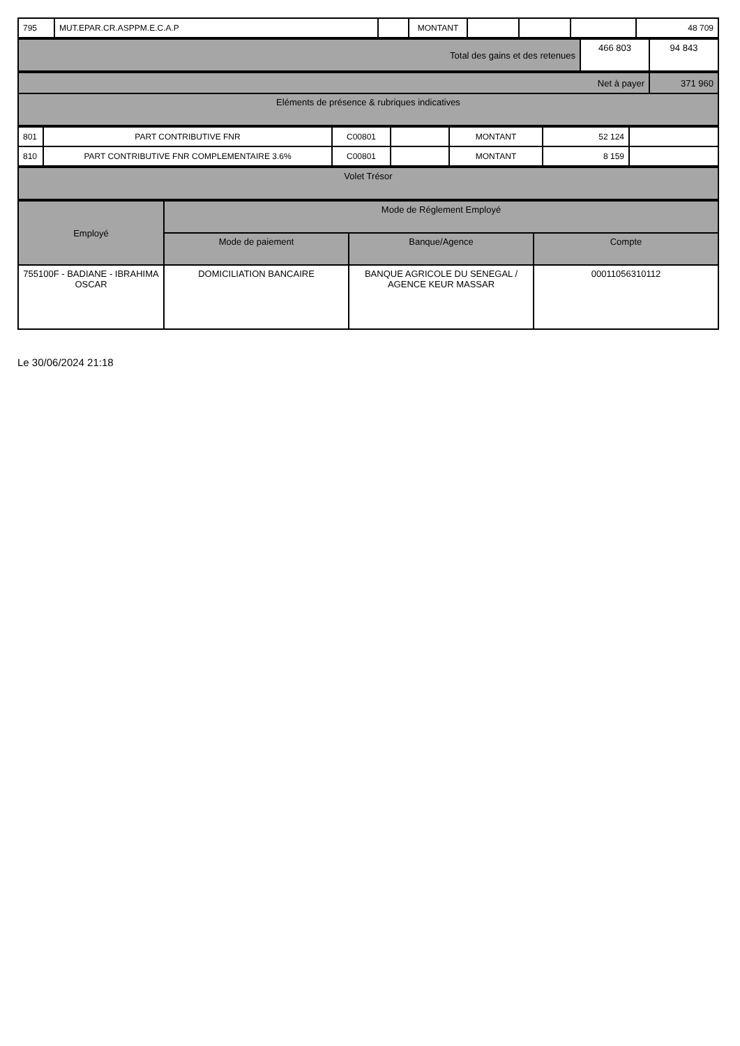| 795 | MUT.EPAR.CR.ASPPM.E.C.A.P | | MONTANT | | | | 48 709 |
| Total des gains et des retenues | 466 803 | 94 843 |
| Net à payer | 371 960 |
| Eléments de présence & rubriques indicatives | |
| 801 | PART CONTRIBUTIVE FNR | C00801 | | MONTANT | 52 124 | |
| 810 | PART CONTRIBUTIVE FNR COMPLEMENTAIRE 3.6% | C00801 | | MONTANT | 8 159 | |
| Volet Trésor |
| Employé | Mode de Réglement Employé | | |
| --- | --- | --- | --- |
| | Mode de paiement | Banque/Agence | Compte |
| 755100F - BADIANE - IBRAHIMA OSCAR | DOMICILIATION BANCAIRE | BANQUE AGRICOLE DU SENEGAL / AGENCE KEUR MASSAR | 00011056310112 |
Le 30/06/2024 21:18